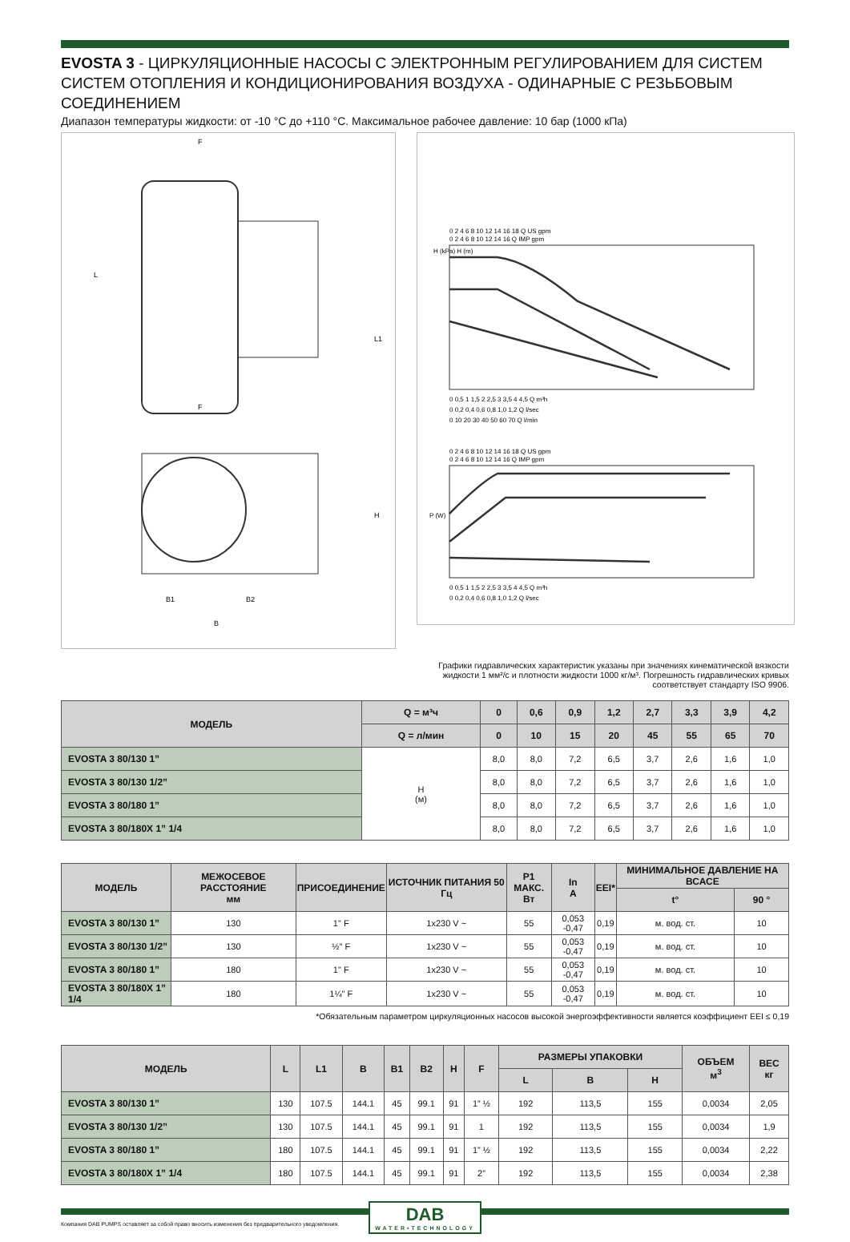EVOSTA 3 - ЦИРКУЛЯЦИОННЫЕ НАСОСЫ С ЭЛЕКТРОННЫМ РЕГУЛИРОВАНИЕМ ДЛЯ СИСТЕМ СИСТЕМ ОТОПЛЕНИЯ И КОНДИЦИОНИРОВАНИЯ ВОЗДУХА - ОДИНАРНЫЕ С РЕЗЬБОВЫМ СОЕДИНЕНИЕМ
Диапазон температуры жидкости: от -10 °C до +110 °C. Максимальное рабочее давление: 10 бар (1000 кПа)
F
F
L
L1
H
B1
B2
B
H (kPa) H (m)
0 2 4 6 8 10 12 14 16 18 Q US gpm
0 2 4 6 8 10 12 14 16 Q IMP gpm
0 0,5 1 1,5 2 2,5 3 3,5 4 4,5 Q m³h
0 0,2 0,4 0,6 0,8 1,0 1,2 Q l/sec
0 10 20 30 40 50 60 70 Q l/min
0 2 4 6 8 10 12 14 16 18 Q US gpm
0 2 4 6 8 10 12 14 16 Q IMP gpm
P (W)
0 0,5 1 1,5 2 2,5 3 3,5 4 4,5 Q m³h
0 0,2 0,4 0,6 0,8 1,0 1,2 Q l/sec
Графики гидравлических характеристик указаны при значениях кинематической вязкости
жидкости 1 мм²/с и плотности жидкости 1000 кг/м³. Погрешность гидравлических кривых
соответствует стандарту ISO 9906.
| МОДЕЛЬ | Q = м³ч | 0 | 0,6 | 0,9 | 1,2 | 2,7 | 3,3 | 3,9 | 4,2 |
| --- | --- | --- | --- | --- | --- | --- | --- | --- | --- |
| | Q = л/мин | 0 | 10 | 15 | 20 | 45 | 55 | 65 | 70 |
| EVOSTA 3 80/130 1” | H (м) | 8,0 | 8,0 | 7,2 | 6,5 | 3,7 | 2,6 | 1,6 | 1,0 |
| EVOSTA 3 80/130 1/2” | | 8,0 | 8,0 | 7,2 | 6,5 | 3,7 | 2,6 | 1,6 | 1,0 |
| EVOSTA 3 80/180 1” | | 8,0 | 8,0 | 7,2 | 6,5 | 3,7 | 2,6 | 1,6 | 1,0 |
| EVOSTA 3 80/180X 1” 1/4 | | 8,0 | 8,0 | 7,2 | 6,5 | 3,7 | 2,6 | 1,6 | 1,0 |
| МОДЕЛЬ | МЕЖОСЕВОЕ РАССТОЯНИЕ мм | ПРИСОЕДИНЕНИЕ | ИСТОЧНИК ПИТАНИЯ 50 Гц | P1 МАКС. Вт | In A | EEI* | МИНИМАЛЬНОЕ ДАВЛЕНИЕ НА ВСАСЕ | |
| --- | --- | --- | --- | --- | --- | --- | --- | --- |
| | | | | | | | t° | 90 ° |
| EVOSTA 3 80/130 1” | 130 | 1" F | 1x230 V ~ | 55 | 0,053 -0,47 | 0,19 | м. вод. ст. | 10 |
| EVOSTA 3 80/130 1/2” | 130 | ½" F | 1x230 V ~ | 55 | 0,053 -0,47 | 0,19 | м. вод. ст. | 10 |
| EVOSTA 3 80/180 1” | 180 | 1" F | 1x230 V ~ | 55 | 0,053 -0,47 | 0,19 | м. вод. ст. | 10 |
| EVOSTA 3 80/180X 1” 1/4 | 180 | 1¼" F | 1x230 V ~ | 55 | 0,053 -0,47 | 0,19 | м. вод. ст. | 10 |
*Обязательным параметром циркуляционных насосов высокой энергоэффективности является коэффициент EEI ≤ 0,19
| МОДЕЛЬ | L | L1 | B | B1 | B2 | H | F | РАЗМЕРЫ УПАКОВКИ | | | ОБЪЕМ м<sup>3</sup> | ВЕС кг |
| --- | --- | --- | --- | --- | --- | --- | --- | --- | --- | --- | --- | --- |
| | | | | | | | | L | B | H | | |
| EVOSTA 3 80/130 1” | 130 | 107.5 | 144.1 | 45 | 99.1 | 91 | 1” ½ | 192 | 113,5 | 155 | 0,0034 | 2,05 |
| EVOSTA 3 80/130 1/2” | 130 | 107.5 | 144.1 | 45 | 99.1 | 91 | 1 | 192 | 113,5 | 155 | 0,0034 | 1,9 |
| EVOSTA 3 80/180 1” | 180 | 107.5 | 144.1 | 45 | 99.1 | 91 | 1” ½ | 192 | 113,5 | 155 | 0,0034 | 2,22 |
| EVOSTA 3 80/180X 1” 1/4 | 180 | 107.5 | 144.1 | 45 | 99.1 | 91 | 2” | 192 | 113,5 | 155 | 0,0034 | 2,38 |
Компания DAB PUMPS оставляет за собой право вносить изменения без предварительного уведомления.
DAB
WATER•TECHNOLOGY